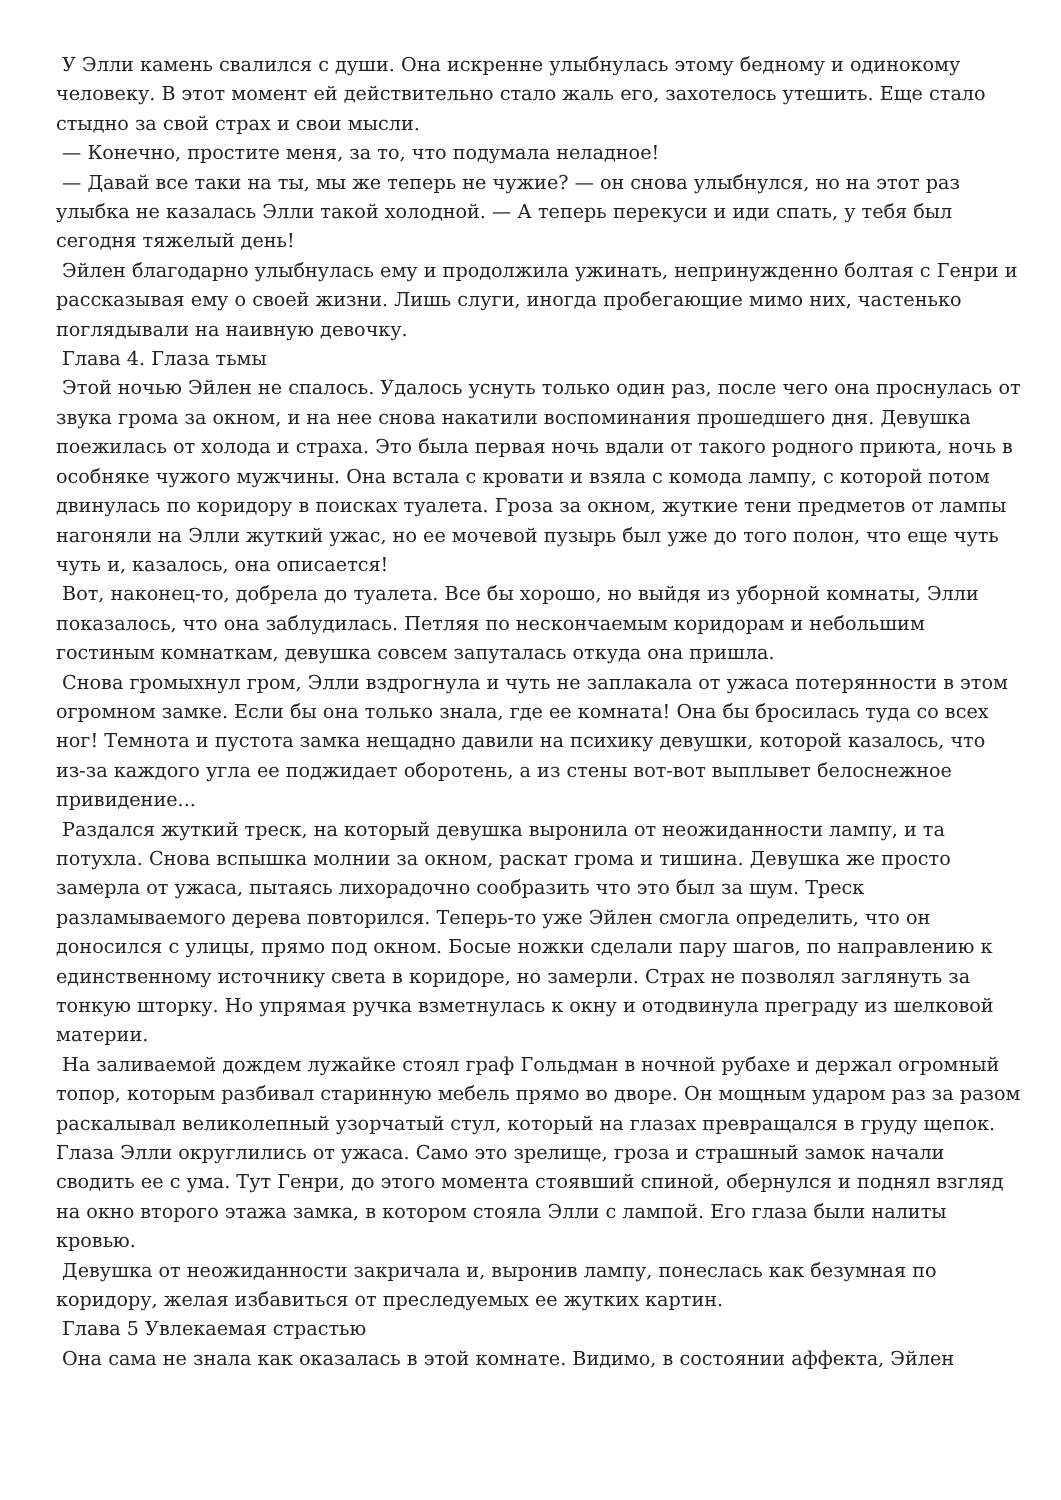У Элли камень свалился с души. Она искренне улыбнулась этому бедному и одинокому человеку. В этот момент ей действительно стало жаль его, захотелось утешить. Еще стало стыдно за свой страх и свои мысли.
— Конечно, простите меня, за то, что подумала неладное!
— Давай все таки на ты, мы же теперь не чужие? — он снова улыбнулся, но на этот раз улыбка не казалась Элли такой холодной. — А теперь перекуси и иди спать, у тебя был сегодня тяжелый день!
Эйлен благодарно улыбнулась ему и продолжила ужинать, непринужденно болтая с Генри и рассказывая ему о своей жизни. Лишь слуги, иногда пробегающие мимо них, частенько поглядывали на наивную девочку.
Глава 4. Глаза тьмы
Этой ночью Эйлен не спалось. Удалось уснуть только один раз, после чего она проснулась от звука грома за окном, и на нее снова накатили воспоминания прошедшего дня. Девушка поежилась от холода и страха. Это была первая ночь вдали от такого родного приюта, ночь в особняке чужого мужчины. Она встала с кровати и взяла с комода лампу, с которой потом двинулась по коридору в поисках туалета. Гроза за окном, жуткие тени предметов от лампы нагоняли на Элли жуткий ужас, но ее мочевой пузырь был уже до того полон, что еще чуть чуть и, казалось, она описается!
Вот, наконец-то, добрела до туалета. Все бы хорошо, но выйдя из уборной комнаты, Элли показалось, что она заблудилась. Петляя по нескончаемым коридорам и небольшим гостиным комнаткам, девушка совсем запуталась откуда она пришла.
Снова громыхнул гром, Элли вздрогнула и чуть не заплакала от ужаса потерянности в этом огромном замке. Если бы она только знала, где ее комната! Она бы бросилась туда со всех ног! Темнота и пустота замка нещадно давили на психику девушки, которой казалось, что из-за каждого угла ее поджидает оборотень, а из стены вот-вот выплывет белоснежное привидение...
Раздался жуткий треск, на который девушка выронила от неожиданности лампу, и та потухла. Снова вспышка молнии за окном, раскат грома и тишина. Девушка же просто замерла от ужаса, пытаясь лихорадочно сообразить что это был за шум. Треск разламываемого дерева повторился. Теперь-то уже Эйлен смогла определить, что он доносился с улицы, прямо под окном. Босые ножки сделали пару шагов, по направлению к единственному источнику света в коридоре, но замерли. Страх не позволял заглянуть за тонкую шторку. Но упрямая ручка взметнулась к окну и отодвинула преграду из шелковой материи.
На заливаемой дождем лужайке стоял граф Гольдман в ночной рубахе и держал огромный топор, которым разбивал старинную мебель прямо во дворе. Он мощным ударом раз за разом раскалывал великолепный узорчатый стул, который на глазах превращался в груду щепок. Глаза Элли округлились от ужаса. Само это зрелище, гроза и страшный замок начали сводить ее с ума. Тут Генри, до этого момента стоявший спиной, обернулся и поднял взгляд на окно второго этажа замка, в котором стояла Элли с лампой. Его глаза были налиты кровью.
Девушка от неожиданности закричала и, выронив лампу, понеслась как безумная по коридору, желая избавиться от преследуемых ее жутких картин.
Глава 5 Увлекаемая страстью
Она сама не знала как оказалась в этой комнате. Видимо, в состоянии аффекта, Эйлен